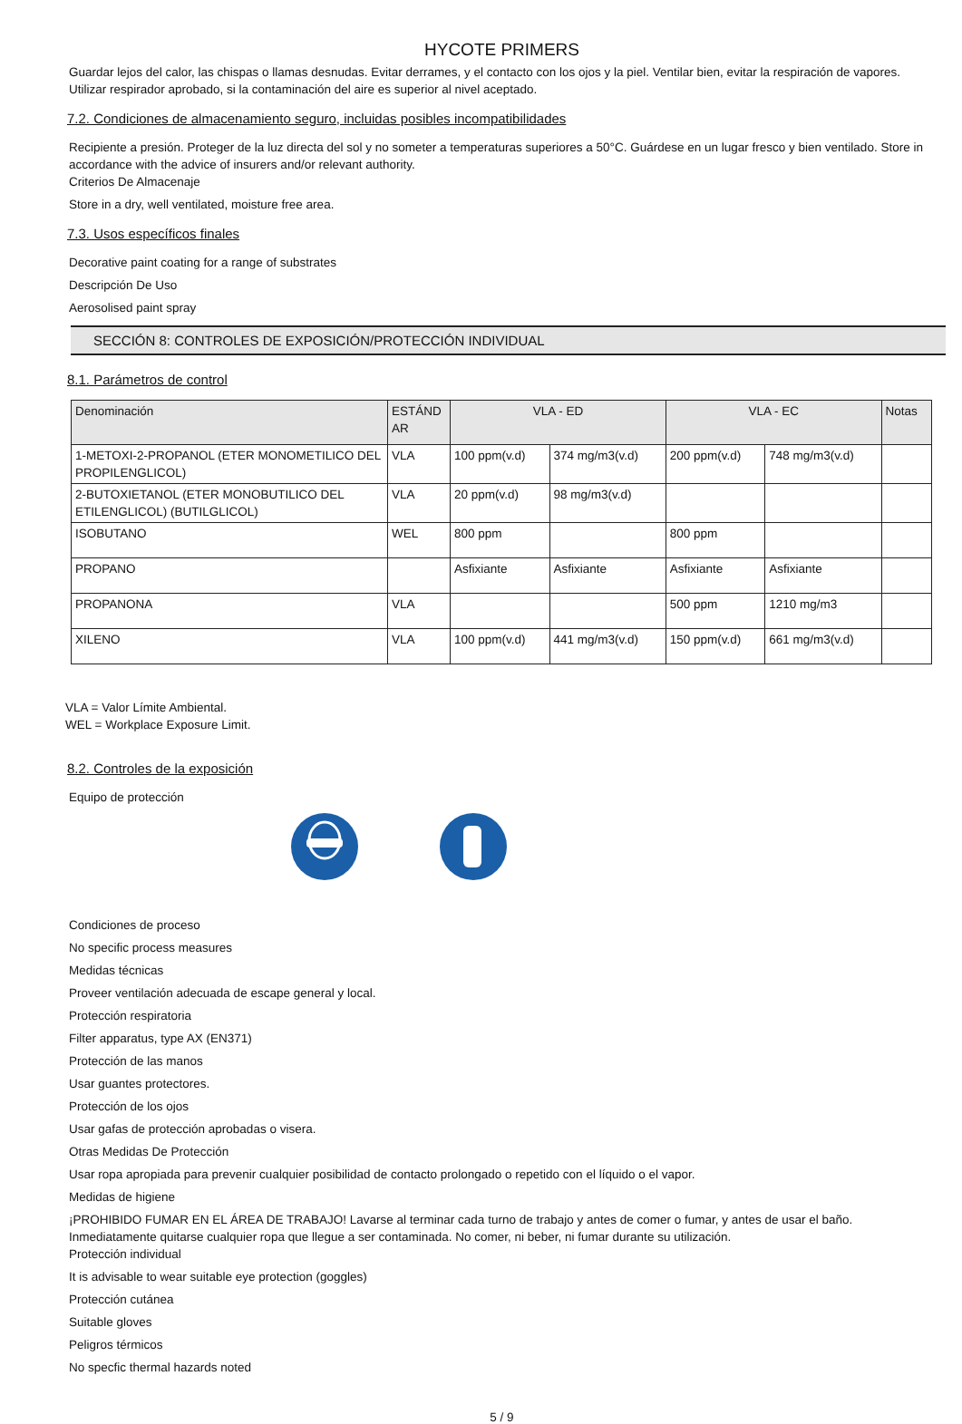HYCOTE PRIMERS
Guardar lejos del calor, las chispas o llamas desnudas. Evitar derrames, y el contacto con los ojos y la piel. Ventilar bien, evitar la respiración de vapores. Utilizar respirador aprobado, si la contaminación del aire es superior al nivel aceptado.
7.2. Condiciones de almacenamiento seguro, incluidas posibles incompatibilidades
Recipiente a presión. Proteger de la luz directa del sol y no someter a temperaturas superiores a 50°C. Guárdese en un lugar fresco y bien ventilado. Store in accordance with the advice of insurers and/or relevant authority.
Criterios De Almacenaje
Store in a dry, well ventilated, moisture free area.
7.3. Usos específicos finales
Decorative paint coating for a range of substrates
Descripción De Uso
Aerosolised paint spray
SECCIÓN 8: CONTROLES DE EXPOSICIÓN/PROTECCIÓN INDIVIDUAL
8.1. Parámetros de control
| Denominación | ESTÁND AR | VLA - ED | | VLA - EC | | Notas |
| --- | --- | --- | --- | --- | --- | --- |
| 1-METOXI-2-PROPANOL (ETER MONOMETILICO DEL PROPILENGLICOL) | VLA | 100 ppm(v.d) | 374 mg/m3(v.d) | 200 ppm(v.d) | 748 mg/m3(v.d) | |
| 2-BUTOXIETANOL (ETER MONOBUTILICO DEL ETILENGLICOL) (BUTILGLICOL) | VLA | 20 ppm(v.d) | 98 mg/m3(v.d) | | | |
| ISOBUTANO | WEL | 800 ppm | | 800 ppm | | |
| PROPANO | | Asfixiante | Asfixiante | Asfixiante | Asfixiante | |
| PROPANONA | VLA | | | 500 ppm | 1210 mg/m3 | |
| XILENO | VLA | 100 ppm(v.d) | 441 mg/m3(v.d) | 150 ppm(v.d) | 661 mg/m3(v.d) | |
VLA = Valor Límite Ambiental.
WEL = Workplace Exposure Limit.
8.2. Controles de la exposición
Equipo de protección
Condiciones de proceso
No specific process measures
Medidas técnicas
Proveer ventilación adecuada de escape general y local.
Protección respiratoria
Filter apparatus, type AX (EN371)
Protección de las manos
Usar guantes protectores.
Protección de los ojos
Usar gafas de protección aprobadas o visera.
Otras Medidas De Protección
Usar ropa apropiada para prevenir cualquier posibilidad de contacto prolongado o repetido con el líquido o el vapor.
Medidas de higiene
¡PROHIBIDO FUMAR EN EL ÁREA DE TRABAJO! Lavarse al terminar cada turno de trabajo y antes de comer o fumar, y antes de usar el baño. Inmediatamente quitarse cualquier ropa que llegue a ser contaminada. No comer, ni beber, ni fumar durante su utilización.
Protección individual
It is advisable to wear suitable eye protection (goggles)
Protección cutánea
Suitable gloves
Peligros térmicos
No specfic thermal hazards noted
5 / 9